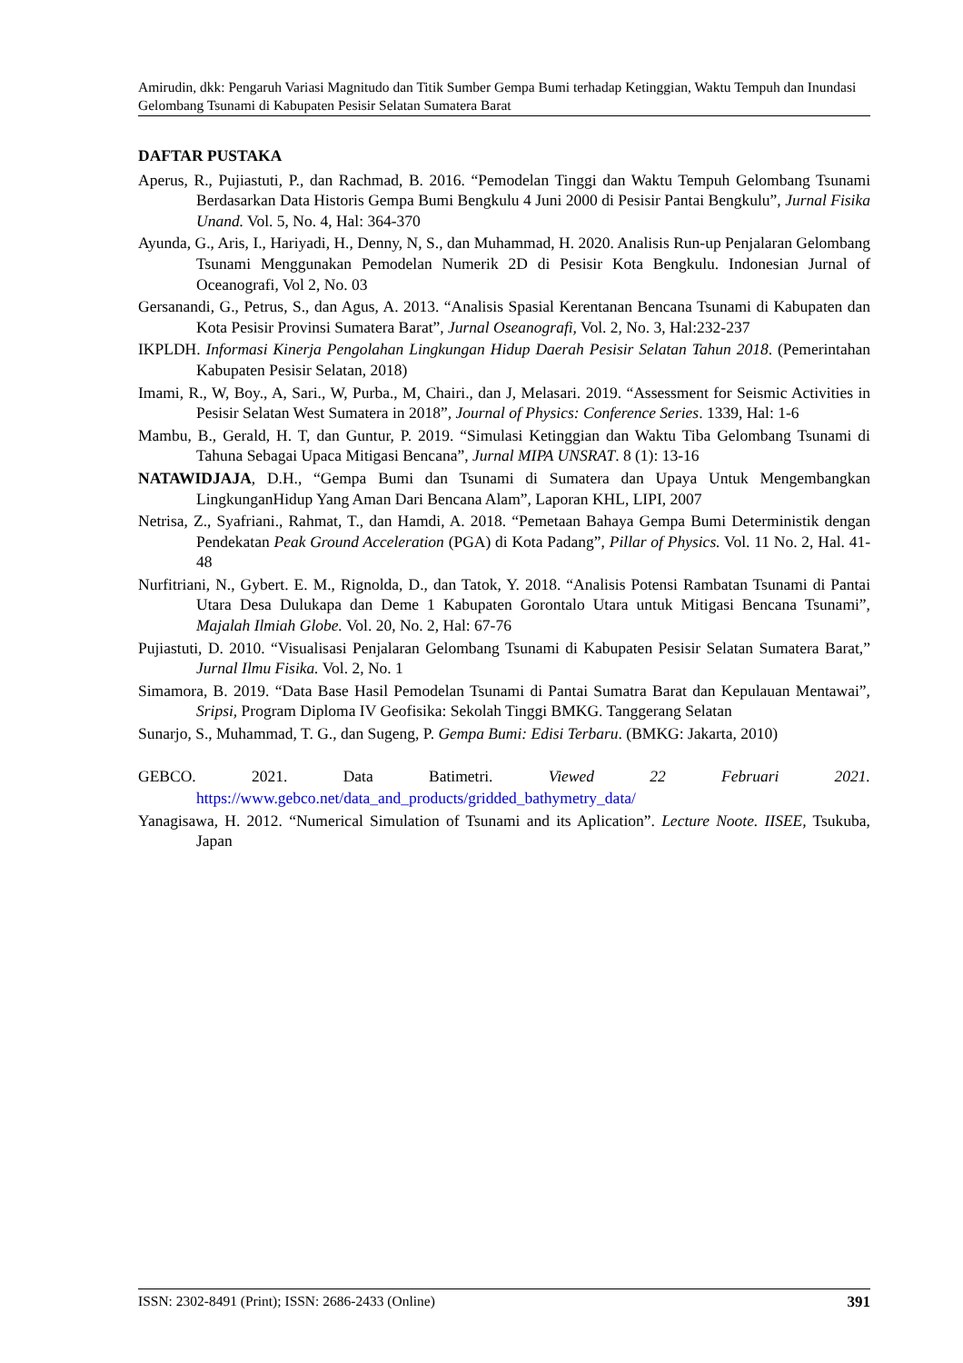Amirudin, dkk: Pengaruh Variasi Magnitudo dan Titik Sumber Gempa Bumi terhadap Ketinggian, Waktu Tempuh dan Inundasi Gelombang Tsunami di Kabupaten Pesisir Selatan Sumatera Barat
DAFTAR PUSTAKA
Aperus, R., Pujiastuti, P., dan Rachmad, B. 2016. “Pemodelan Tinggi dan Waktu Tempuh Gelombang Tsunami Berdasarkan Data Historis Gempa Bumi Bengkulu 4 Juni 2000 di Pesisir Pantai Bengkulu”, Jurnal Fisika Unand. Vol. 5, No. 4, Hal: 364-370
Ayunda, G., Aris, I., Hariyadi, H., Denny, N, S., dan Muhammad, H. 2020. Analisis Run-up Penjalaran Gelombang Tsunami Menggunakan Pemodelan Numerik 2D di Pesisir Kota Bengkulu. Indonesian Jurnal of Oceanografi, Vol 2, No. 03
Gersanandi, G., Petrus, S., dan Agus, A. 2013. “Analisis Spasial Kerentanan Bencana Tsunami di Kabupaten dan Kota Pesisir Provinsi Sumatera Barat”, Jurnal Oseanografi, Vol. 2, No. 3, Hal:232-237
IKPLDH. Informasi Kinerja Pengolahan Lingkungan Hidup Daerah Pesisir Selatan Tahun 2018. (Pemerintahan Kabupaten Pesisir Selatan, 2018)
Imami, R., W, Boy., A, Sari., W, Purba., M, Chairi., dan J, Melasari. 2019. “Assessment for Seismic Activities in Pesisir Selatan West Sumatera in 2018”, Journal of Physics: Conference Series. 1339, Hal: 1-6
Mambu, B., Gerald, H. T, dan Guntur, P. 2019. “Simulasi Ketinggian dan Waktu Tiba Gelombang Tsunami di Tahuna Sebagai Upaca Mitigasi Bencana”, Jurnal MIPA UNSRAT. 8 (1): 13-16
NATAWIDJAJA, D.H., “Gempa Bumi dan Tsunami di Sumatera dan Upaya Untuk Mengembangkan LingkunganHidup Yang Aman Dari Bencana Alam”, Laporan KHL, LIPI, 2007
Netrisa, Z., Syafriani., Rahmat, T., dan Hamdi, A. 2018. “Pemetaan Bahaya Gempa Bumi Deterministik dengan Pendekatan Peak Ground Acceleration (PGA) di Kota Padang”, Pillar of Physics. Vol. 11 No. 2, Hal. 41-48
Nurfitriani, N., Gybert. E. M., Rignolda, D., dan Tatok, Y. 2018. “Analisis Potensi Rambatan Tsunami di Pantai Utara Desa Dulukapa dan Deme 1 Kabupaten Gorontalo Utara untuk Mitigasi Bencana Tsunami”, Majalah Ilmiah Globe. Vol. 20, No. 2, Hal: 67-76
Pujiastuti, D. 2010. “Visualisasi Penjalaran Gelombang Tsunami di Kabupaten Pesisir Selatan Sumatera Barat,” Jurnal Ilmu Fisika. Vol. 2, No. 1
Simamora, B. 2019. “Data Base Hasil Pemodelan Tsunami di Pantai Sumatra Barat dan Kepulauan Mentawai”, Sripsi, Program Diploma IV Geofisika: Sekolah Tinggi BMKG. Tanggerang Selatan
Sunarjo, S., Muhammad, T. G., dan Sugeng, P. Gempa Bumi: Edisi Terbaru. (BMKG: Jakarta, 2010)
GEBCO. 2021. Data Batimetri. Viewed 22 Februari 2021.
https://www.gebco.net/data_and_products/gridded_bathymetry_data/
Yanagisawa, H. 2012. “Numerical Simulation of Tsunami and its Aplication”. Lecture Noote. IISEE, Tsukuba, Japan
ISSN: 2302-8491 (Print); ISSN: 2686-2433 (Online) 391